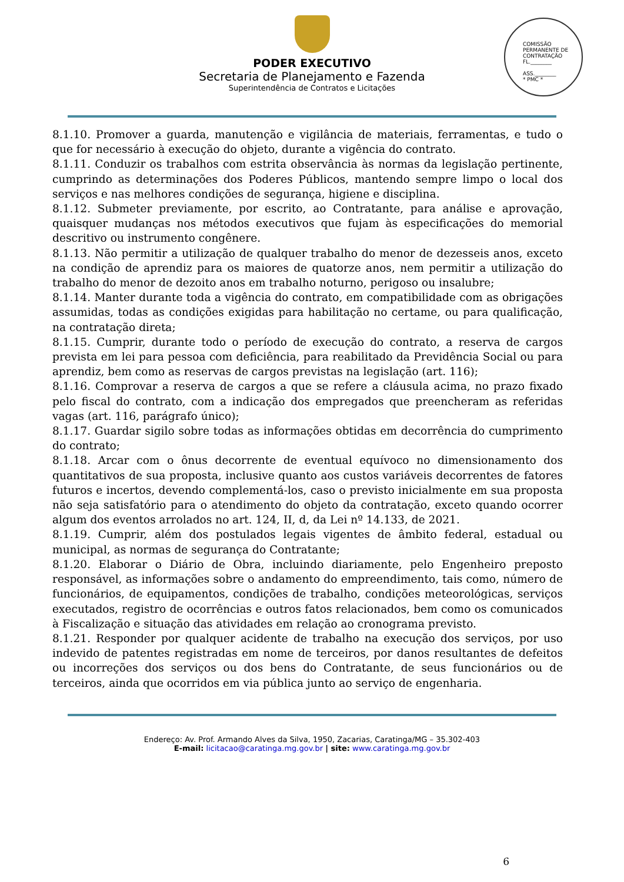PODER EXECUTIVO
Secretaria de Planejamento e Fazenda
Superintendência de Contratos e Licitações
COMISSÃO PERMANENTE DE CONTRATAÇÃO
FL.________
ASS.________
* PMC *
8.1.10. Promover a guarda, manutenção e vigilância de materiais, ferramentas, e tudo o que for necessário à execução do objeto, durante a vigência do contrato.
8.1.11. Conduzir os trabalhos com estrita observância às normas da legislação pertinente, cumprindo as determinações dos Poderes Públicos, mantendo sempre limpo o local dos serviços e nas melhores condições de segurança, higiene e disciplina.
8.1.12. Submeter previamente, por escrito, ao Contratante, para análise e aprovação, quaisquer mudanças nos métodos executivos que fujam às especificações do memorial descritivo ou instrumento congênere.
8.1.13. Não permitir a utilização de qualquer trabalho do menor de dezesseis anos, exceto na condição de aprendiz para os maiores de quatorze anos, nem permitir a utilização do trabalho do menor de dezoito anos em trabalho noturno, perigoso ou insalubre;
8.1.14. Manter durante toda a vigência do contrato, em compatibilidade com as obrigações assumidas, todas as condições exigidas para habilitação no certame, ou para qualificação, na contratação direta;
8.1.15. Cumprir, durante todo o período de execução do contrato, a reserva de cargos prevista em lei para pessoa com deficiência, para reabilitado da Previdência Social ou para aprendiz, bem como as reservas de cargos previstas na legislação (art. 116);
8.1.16. Comprovar a reserva de cargos a que se refere a cláusula acima, no prazo fixado pelo fiscal do contrato, com a indicação dos empregados que preencheram as referidas vagas (art. 116, parágrafo único);
8.1.17. Guardar sigilo sobre todas as informações obtidas em decorrência do cumprimento do contrato;
8.1.18. Arcar com o ônus decorrente de eventual equívoco no dimensionamento dos quantitativos de sua proposta, inclusive quanto aos custos variáveis decorrentes de fatores futuros e incertos, devendo complementá-los, caso o previsto inicialmente em sua proposta não seja satisfatório para o atendimento do objeto da contratação, exceto quando ocorrer algum dos eventos arrolados no art. 124, II, d, da Lei nº 14.133, de 2021.
8.1.19. Cumprir, além dos postulados legais vigentes de âmbito federal, estadual ou municipal, as normas de segurança do Contratante;
8.1.20. Elaborar o Diário de Obra, incluindo diariamente, pelo Engenheiro preposto responsável, as informações sobre o andamento do empreendimento, tais como, número de funcionários, de equipamentos, condições de trabalho, condições meteorológicas, serviços executados, registro de ocorrências e outros fatos relacionados, bem como os comunicados à Fiscalização e situação das atividades em relação ao cronograma previsto.
8.1.21. Responder por qualquer acidente de trabalho na execução dos serviços, por uso indevido de patentes registradas em nome de terceiros, por danos resultantes de defeitos ou incorreções dos serviços ou dos bens do Contratante, de seus funcionários ou de terceiros, ainda que ocorridos em via pública junto ao serviço de engenharia.
Endereço: Av. Prof. Armando Alves da Silva, 1950, Zacarias, Caratinga/MG – 35.302-403
E-mail: licitacao@caratinga.mg.gov.br | site: www.caratinga.mg.gov.br
6